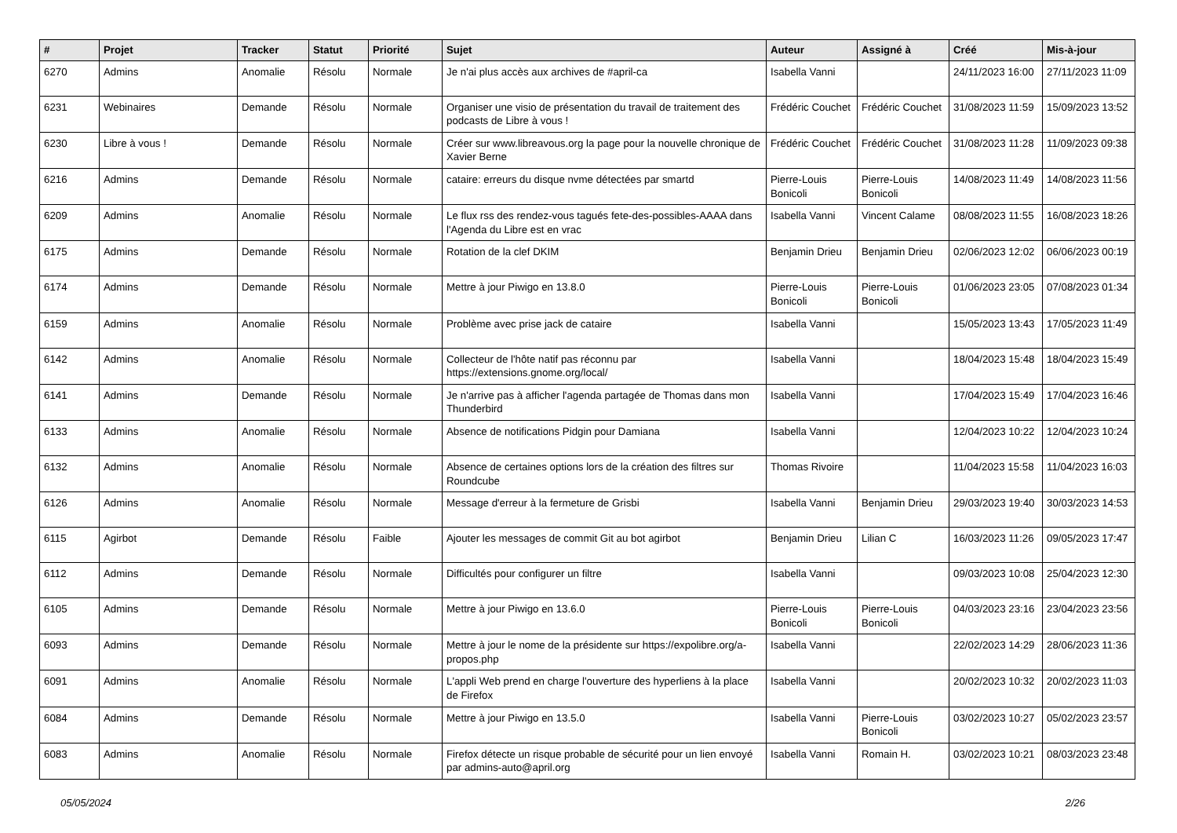| # | Projet | Tracker | Statut | Priorité | Sujet | Auteur | Assigné à | Créé | Mis-à-jour |
| --- | --- | --- | --- | --- | --- | --- | --- | --- | --- |
| 6270 | Admins | Anomalie | Résolu | Normale | Je n'ai plus accès aux archives de #april-ca | Isabella Vanni | | 24/11/2023 16:00 | 27/11/2023 11:09 |
| 6231 | Webinaires | Demande | Résolu | Normale | Organiser une visio de présentation du travail de traitement des podcasts de Libre à vous ! | Frédéric Couchet | Frédéric Couchet | 31/08/2023 11:59 | 15/09/2023 13:52 |
| 6230 | Libre à vous ! | Demande | Résolu | Normale | Créer sur www.libreavous.org la page pour la nouvelle chronique de Xavier Berne | Frédéric Couchet | Frédéric Couchet | 31/08/2023 11:28 | 11/09/2023 09:38 |
| 6216 | Admins | Demande | Résolu | Normale | cataire: erreurs du disque nvme détectées par smartd | Pierre-Louis Bonicoli | Pierre-Louis Bonicoli | 14/08/2023 11:49 | 14/08/2023 11:56 |
| 6209 | Admins | Anomalie | Résolu | Normale | Le flux rss des rendez-vous tagués fete-des-possibles-AAAA dans l'Agenda du Libre est en vrac | Isabella Vanni | Vincent Calame | 08/08/2023 11:55 | 16/08/2023 18:26 |
| 6175 | Admins | Demande | Résolu | Normale | Rotation de la clef DKIM | Benjamin Drieu | Benjamin Drieu | 02/06/2023 12:02 | 06/06/2023 00:19 |
| 6174 | Admins | Demande | Résolu | Normale | Mettre à jour Piwigo en 13.8.0 | Pierre-Louis Bonicoli | Pierre-Louis Bonicoli | 01/06/2023 23:05 | 07/08/2023 01:34 |
| 6159 | Admins | Anomalie | Résolu | Normale | Problème avec prise jack de cataire | Isabella Vanni | | 15/05/2023 13:43 | 17/05/2023 11:49 |
| 6142 | Admins | Anomalie | Résolu | Normale | Collecteur de l'hôte natif pas réconnu par https://extensions.gnome.org/local/ | Isabella Vanni | | 18/04/2023 15:48 | 18/04/2023 15:49 |
| 6141 | Admins | Demande | Résolu | Normale | Je n'arrive pas à afficher l'agenda partagée de Thomas dans mon Thunderbird | Isabella Vanni | | 17/04/2023 15:49 | 17/04/2023 16:46 |
| 6133 | Admins | Anomalie | Résolu | Normale | Absence de notifications Pidgin pour Damiana | Isabella Vanni | | 12/04/2023 10:22 | 12/04/2023 10:24 |
| 6132 | Admins | Anomalie | Résolu | Normale | Absence de certaines options lors de la création des filtres sur Roundcube | Thomas Rivoire | | 11/04/2023 15:58 | 11/04/2023 16:03 |
| 6126 | Admins | Anomalie | Résolu | Normale | Message d'erreur à la fermeture de Grisbi | Isabella Vanni | Benjamin Drieu | 29/03/2023 19:40 | 30/03/2023 14:53 |
| 6115 | Agirbot | Demande | Résolu | Faible | Ajouter les messages de commit Git au bot agirbot | Benjamin Drieu | Lilian C | 16/03/2023 11:26 | 09/05/2023 17:47 |
| 6112 | Admins | Demande | Résolu | Normale | Difficultés pour configurer un filtre | Isabella Vanni | | 09/03/2023 10:08 | 25/04/2023 12:30 |
| 6105 | Admins | Demande | Résolu | Normale | Mettre à jour Piwigo en 13.6.0 | Pierre-Louis Bonicoli | Pierre-Louis Bonicoli | 04/03/2023 23:16 | 23/04/2023 23:56 |
| 6093 | Admins | Demande | Résolu | Normale | Mettre à jour le nome de la présidente sur https://expolibre.org/a-propos.php | Isabella Vanni | | 22/02/2023 14:29 | 28/06/2023 11:36 |
| 6091 | Admins | Anomalie | Résolu | Normale | L'appli Web prend en charge l'ouverture des hyperliens à la place de Firefox | Isabella Vanni | | 20/02/2023 10:32 | 20/02/2023 11:03 |
| 6084 | Admins | Demande | Résolu | Normale | Mettre à jour Piwigo en 13.5.0 | Isabella Vanni | Pierre-Louis Bonicoli | 03/02/2023 10:27 | 05/02/2023 23:57 |
| 6083 | Admins | Anomalie | Résolu | Normale | Firefox détecte un risque probable de sécurité pour un lien envoyé par admins-auto@april.org | Isabella Vanni | Romain H. | 03/02/2023 10:21 | 08/03/2023 23:48 |
05/05/2024 2/26